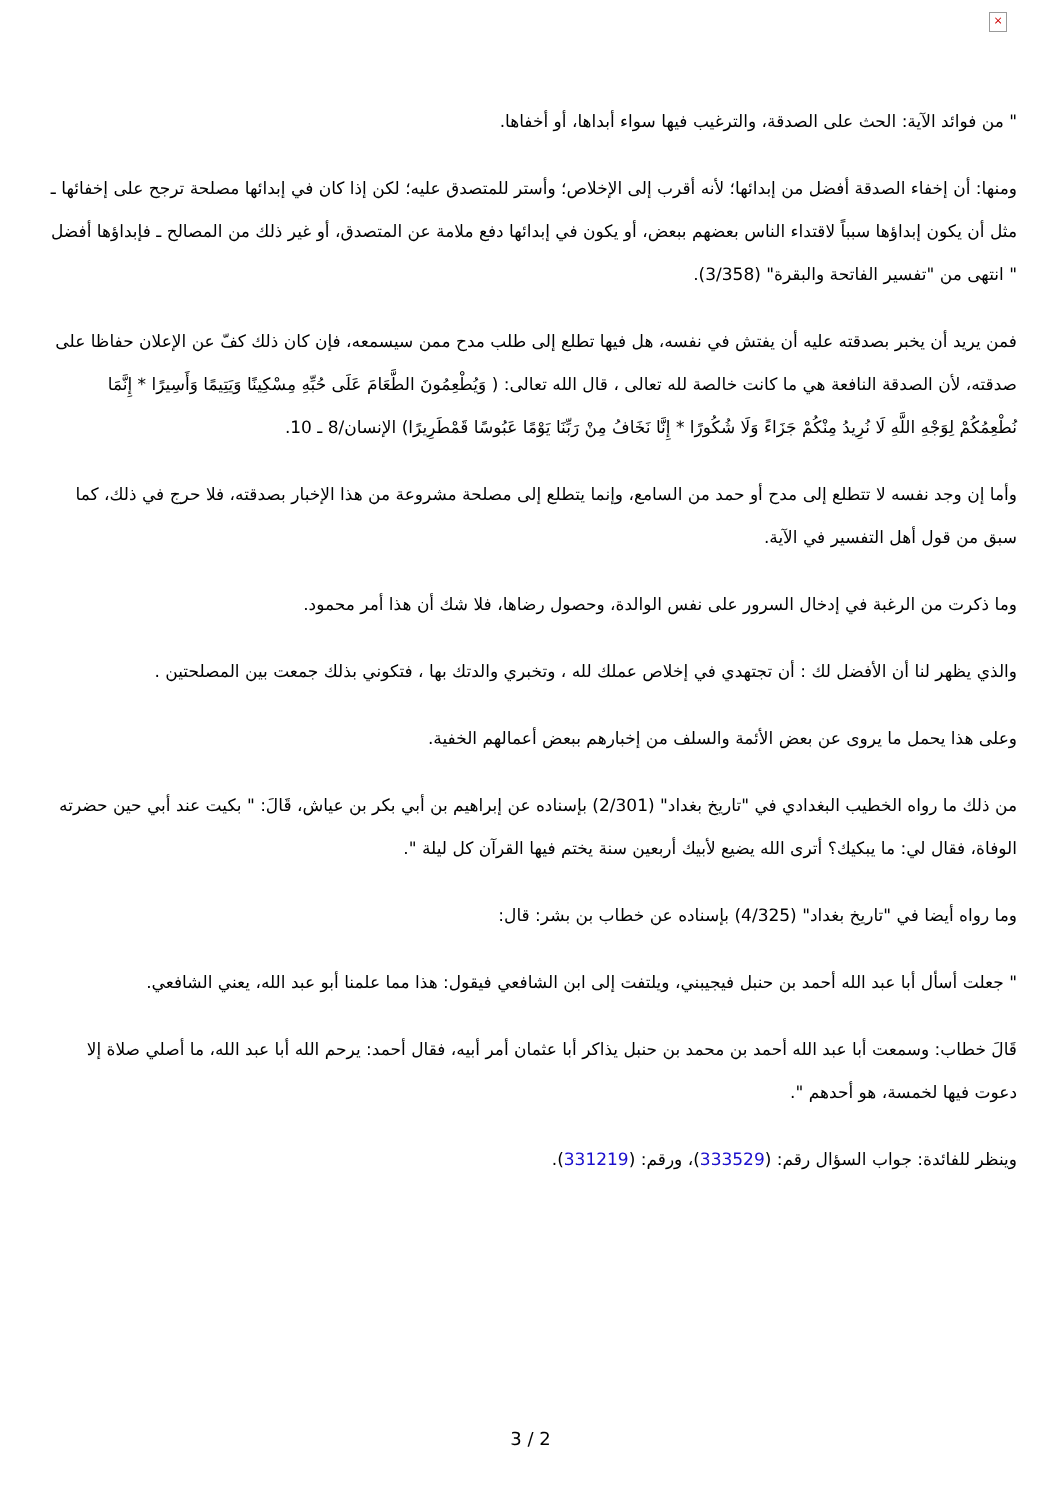×
" من فوائد الآية: الحث على الصدقة، والترغيب فيها سواء أبداها، أو أخفاها.
ومنها: أن إخفاء الصدقة أفضل من إبدائها؛ لأنه أقرب إلى الإخلاص؛ وأستر للمتصدق عليه؛ لكن إذا كان في إبدائها مصلحة ترجح على إخفائها ـ مثل أن يكون إبداؤها سبباً لاقتداء الناس بعضهم ببعض، أو يكون في إبدائها دفع ملامة عن المتصدق، أو غير ذلك من المصالح ـ فإبداؤها أفضل " انتهى من "تفسير الفاتحة والبقرة" (3/358).
فمن يريد أن يخبر بصدقته عليه أن يفتش في نفسه، هل فيها تطلع إلى طلب مدح ممن سيسمعه، فإن كان ذلك كفّ عن الإعلان حفاظا على صدقته، لأن الصدقة النافعة هي ما كانت خالصة لله تعالى ، قال الله تعالى: ( وَيُطْعِمُونَ الطَّعَامَ عَلَى حُبِّهِ مِسْكِينًا وَيَتِيمًا وَأَسِيرًا * إِنَّمَا نُطْعِمُكُمْ لِوَجْهِ اللَّهِ لَا نُرِيدُ مِنْكُمْ جَزَاءً وَلَا شُكُورًا * إِنَّا نَخَافُ مِنْ رَبِّنَا يَوْمًا عَبُوسًا قَمْطَرِيرًا) الإنسان/8 ـ 10.
وأما إن وجد نفسه لا تتطلع إلى مدح أو حمد من السامع، وإنما يتطلع إلى مصلحة مشروعة من هذا الإخبار بصدقته، فلا حرج في ذلك، كما سبق من قول أهل التفسير في الآية.
وما ذكرت من الرغبة في إدخال السرور على نفس الوالدة، وحصول رضاها، فلا شك أن هذا أمر محمود.
والذي يظهر لنا أن الأفضل لك : أن تجتهدي في إخلاص عملك لله ، وتخبري والدتك بها ، فتكوني بذلك جمعت بين المصلحتين .
وعلى هذا يحمل ما يروى عن بعض الأئمة والسلف من إخبارهم ببعض أعمالهم الخفية.
من ذلك ما رواه الخطيب البغدادي في "تاريخ بغداد" (2/301) بإسناده عن إبراهيم بن أبي بكر بن عياش، قَالَ: " بكيت عند أبي حين حضرته الوفاة، فقال لي: ما يبكيك؟ أترى الله يضيع لأبيك أربعين سنة يختم فيها القرآن كل ليلة ".
وما رواه أيضا في "تاريخ بغداد" (4/325) بإسناده عن خطاب بن بشر: قال:
" جعلت أسأل أبا عبد الله أحمد بن حنبل فيجيبني، ويلتفت إلى ابن الشافعي فيقول: هذا مما علمنا أبو عبد الله، يعني الشافعي.
قَالَ خطاب: وسمعت أبا عبد الله أحمد بن محمد بن حنبل يذاكر أبا عثمان أمر أبيه، فقال أحمد: يرحم الله أبا عبد الله، ما أصلي صلاة إلا دعوت فيها لخمسة، هو أحدهم ".
وينظر للفائدة: جواب السؤال رقم: (333529)، ورقم: (331219).
3 / 2